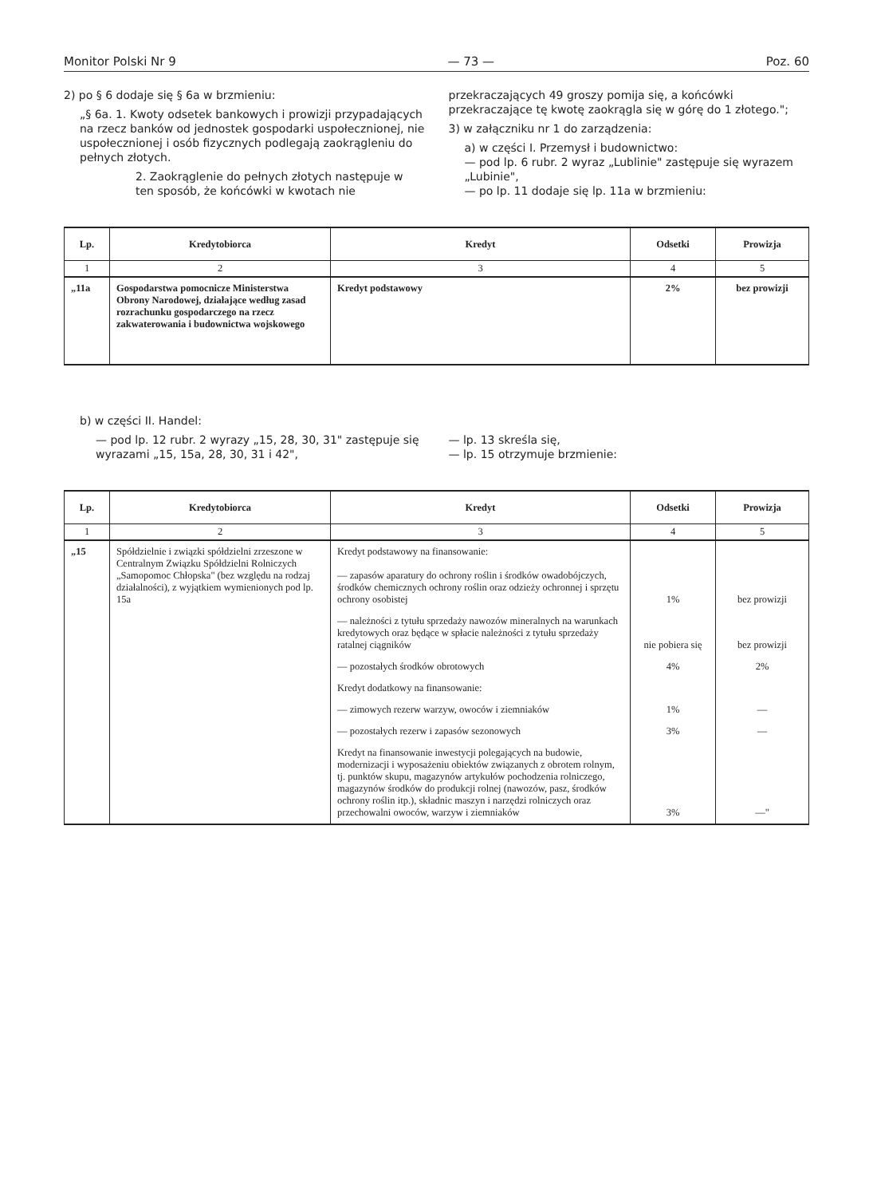Monitor Polski Nr 9 — 73 — Poz. 60
2) po § 6 dodaje się § 6a w brzmieniu:
„§ 6a. 1. Kwoty odsetek bankowych i prowizji przypadających na rzecz banków od jednostek gospodarki uspołecznionej, nie uspołecznionej i osób fizycznych podlegają zaokrągleniu do pełnych złotych.
2. Zaokrąglenie do pełnych złotych następuje w ten sposób, że końcówki w kwotach nie
przekraczających 49 groszy pomija się, a końcówki przekraczające tę kwotę zaokrągla się w górę do 1 złotego.";
3) w załączniku nr 1 do zarządzenia:
a) w części I. Przemysł i budownictwo:
— pod lp. 6 rubr. 2 wyraz „Lublinie" zastępuje się wyrazem „Lubinie",
— po lp. 11 dodaje się lp. 11a w brzmieniu:
| Lp. | Kredytobiorca | Kredyt | Odsetki | Prowizja |
| --- | --- | --- | --- | --- |
| 1 | 2 | 3 | 4 | 5 |
| „11a | Gospodarstwa pomocnicze Ministerstwa Obrony Narodowej, działające według zasad rozrachunku gospodarczego na rzecz zakwaterowania i budownictwa wojskowego | Kredyt podstawowy | 2% | bez prowizji |
b) w części II. Handel:
— pod lp. 12 rubr. 2 wyrazy „15, 28, 30, 31" zastępuje się wyrazami „15, 15a, 28, 30, 31 i 42",
— lp. 13 skreśla się,
— lp. 15 otrzymuje brzmienie:
| Lp. | Kredytobiorca | Kredyt | Odsetki | Prowizja |
| --- | --- | --- | --- | --- |
| 1 | 2 | 3 | 4 | 5 |
| „15 | Spółdzielnie i związki spółdzielni zrzeszone w Centralnym Związku Spółdzielni Rolniczych „Samopomoc Chłopska" (bez względu na rodzaj działalności), z wyjątkiem wymienionych pod lp. 15a | Kredyt podstawowy na finansowanie: — zapasów aparatury do ochrony roślin i środków owadobójczych, środków chemicznych ochrony roślin oraz odzieży ochronnej i sprzętu ochrony osobistej | 1% | bez prowizji |
| | | — należności z tytułu sprzedaży nawozów mineralnych na warunkach kredytowych oraz będące w spłacie należności z tytułu sprzedaży ratalnej ciągników | nie pobiera się | bez prowizji |
| | | — pozostałych środków obrotowych | 4% | 2% |
| | | Kredyt dodatkowy na finansowanie: | | |
| | | — zimowych rezerw warzyw, owoców i ziemniaków | 1% | — |
| | | — pozostałych rezerw i zapasów sezonowych | 3% | — |
| | | Kredyt na finansowanie inwestycji polegających na budowie, modernizacji i wyposażeniu obiektów związanych z obrotem rolnym, tj. punktów skupu, magazynów artykułów pochodzenia rolniczego, magazynów środków do produkcji rolnej (nawozów, pasz, środków ochrony roślin itp.), składnic maszyn i narzędzi rolniczych oraz przechowalni owoców, warzyw i ziemniaków | 3% | —" |